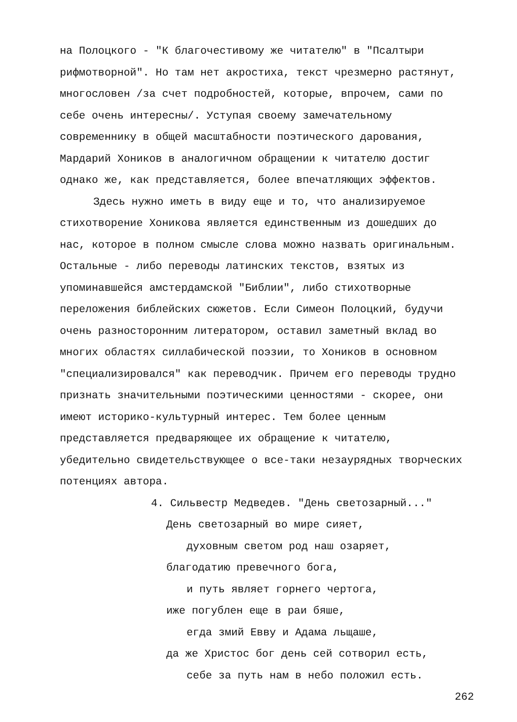на Полоцкого - "К благочестивому же читателю" в "Псалтыри рифмотворной". Но там нет акростиха, текст чрезмерно растянут, многословен /за счет подробностей, которые, впрочем, сами по себе очень интересны/. Уступая своему замечательному современнику в общей масштабности поэтического дарования, Мардарий Хоников в аналогичном обращении к читателю достиг однако же, как представляется, более впечатляющих эффектов.
Здесь нужно иметь в виду еще и то, что анализируемое стихотворение Хоникова является единственным из дошедших до нас, которое в полном смысле слова можно назвать оригинальным. Остальные - либо переводы латинских текстов, взятых из упоминавшейся амстердамской "Библии", либо стихотворные переложения библейских сюжетов. Если Симеон Полоцкий, будучи очень разносторонним литератором, оставил заметный вклад во многих областях силлабической поэзии, то Хоников в основном "специализировался" как переводчик. Причем его переводы трудно признать значительными поэтическими ценностями - скорее, они имеют историко-культурный интерес. Тем более ценным представляется предваряющее их обращение к читателю, убедительно свидетельствующее о все-таки незаурядных творческих потенциях автора.
4. Сильвестр Медведев. "День светозарный..."
День светозарный во мире сияет,
духовным светом род наш озаряет,
благодатию превечного бога,
и путь являет горнего чертога,
иже погублен еще в раи бяше,
егда змий Евву и Адама льщаше,
да же Христос бог день сей сотворил есть,
себе за путь нам в небо положил есть.
262